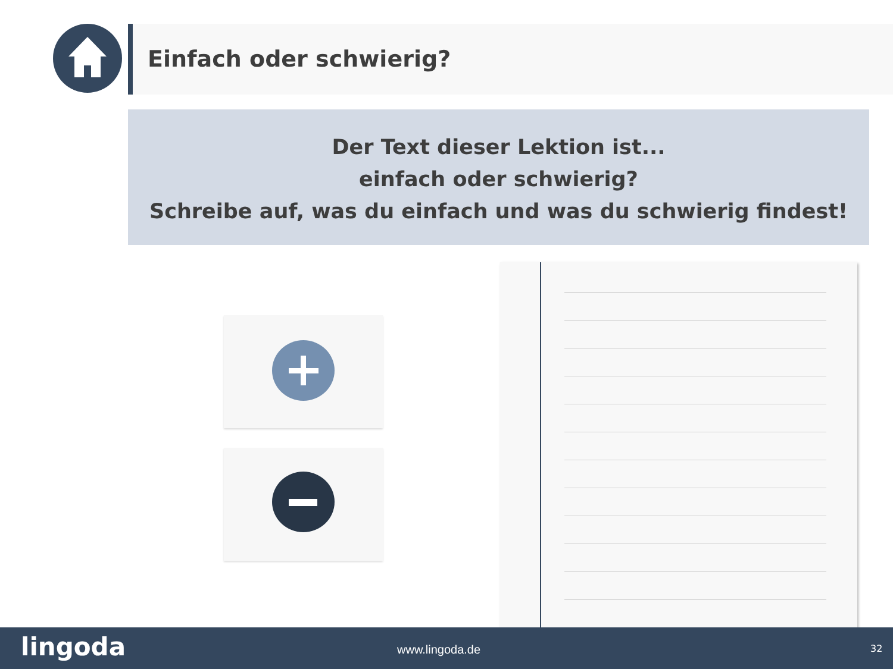Einfach oder schwierig?
Der Text dieser Lektion ist...
einfach oder schwierig?
Schreibe auf, was du einfach und was du schwierig findest!
lingoda www.lingoda.de 32